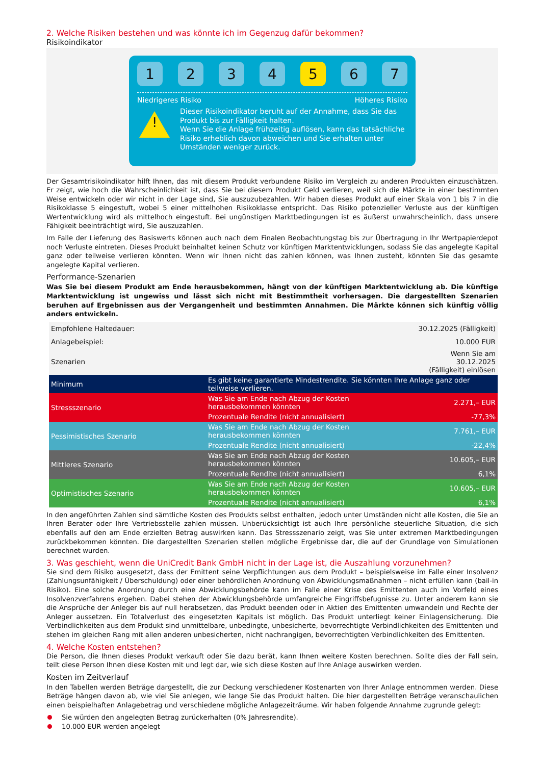2. Welche Risiken bestehen und was könnte ich im Gegenzug dafür bekommen?
Risikoindikator
1 2 3 4 5 6 7
Niedrigeres Risiko Höheres Risiko
!
Dieser Risikoindikator beruht auf der Annahme, dass Sie das Produkt bis zur Fälligkeit halten.
Wenn Sie die Anlage frühzeitig auflösen, kann das tatsächliche Risiko erheblich davon abweichen und Sie erhalten unter Umständen weniger zurück.
Der Gesamtrisikoindikator hilft Ihnen, das mit diesem Produkt verbundene Risiko im Vergleich zu anderen Produkten einzuschätzen. Er zeigt, wie hoch die Wahrscheinlichkeit ist, dass Sie bei diesem Produkt Geld verlieren, weil sich die Märkte in einer bestimmten Weise entwickeln oder wir nicht in der Lage sind, Sie auszuzubezahlen. Wir haben dieses Produkt auf einer Skala von 1 bis 7 in die Risikoklasse 5 eingestuft, wobei 5 einer mittelhohen Risikoklasse entspricht. Das Risiko potenzieller Verluste aus der künftigen Wertentwicklung wird als mittelhoch eingestuft. Bei ungünstigen Marktbedingungen ist es äußerst unwahrscheinlich, dass unsere Fähigkeit beeinträchtigt wird, Sie auszuzahlen.
Im Falle der Lieferung des Basiswerts können auch nach dem Finalen Beobachtungstag bis zur Übertragung in Ihr Wertpapierdepot noch Verluste eintreten. Dieses Produkt beinhaltet keinen Schutz vor künftigen Marktentwicklungen, sodass Sie das angelegte Kapital ganz oder teilweise verlieren könnten. Wenn wir Ihnen nicht das zahlen können, was Ihnen zusteht, könnten Sie das gesamte angelegte Kapital verlieren.
Performance-Szenarien
Was Sie bei diesem Produkt am Ende herausbekommen, hängt von der künftigen Marktentwicklung ab. Die künftige Marktentwicklung ist ungewiss und lässt sich nicht mit Bestimmtheit vorhersagen. Die dargestellten Szenarien beruhen auf Ergebnissen aus der Vergangenheit und bestimmten Annahmen. Die Märkte können sich künftig völlig anders entwickeln.
| Empfohlene Haltedauer: | | 30.12.2025 (Fälligkeit) |
| Anlagebeispiel: | | 10.000 EUR |
| Szenarien | | Wenn Sie am 30.12.2025 (Fälligkeit) einlösen |
| Minimum | Es gibt keine garantierte Mindestrendite. Sie könnten Ihre Anlage ganz oder teilweise verlieren. | |
| Stressszenario | Was Sie am Ende nach Abzug der Kosten herausbekommen könnten | 2.271,– EUR |
| | Prozentuale Rendite (nicht annualisiert) | -77,3% |
| Pessimistisches Szenario | Was Sie am Ende nach Abzug der Kosten herausbekommen könnten | 7.761,– EUR |
| | Prozentuale Rendite (nicht annualisiert) | -22,4% |
| Mittleres Szenario | Was Sie am Ende nach Abzug der Kosten herausbekommen könnten | 10.605,– EUR |
| | Prozentuale Rendite (nicht annualisiert) | 6,1% |
| Optimistisches Szenario | Was Sie am Ende nach Abzug der Kosten herausbekommen könnten | 10.605,– EUR |
| | Prozentuale Rendite (nicht annualisiert) | 6,1% |
In den angeführten Zahlen sind sämtliche Kosten des Produkts selbst enthalten, jedoch unter Umständen nicht alle Kosten, die Sie an Ihren Berater oder Ihre Vertriebsstelle zahlen müssen. Unberücksichtigt ist auch Ihre persönliche steuerliche Situation, die sich ebenfalls auf den am Ende erzielten Betrag auswirken kann. Das Stressszenario zeigt, was Sie unter extremen Marktbedingungen zurückbekommen könnten. Die dargestellten Szenarien stellen mögliche Ergebnisse dar, die auf der Grundlage von Simulationen berechnet wurden.
3. Was geschieht, wenn die UniCredit Bank GmbH nicht in der Lage ist, die Auszahlung vorzunehmen?
Sie sind dem Risiko ausgesetzt, dass der Emittent seine Verpflichtungen aus dem Produkt – beispielsweise im Falle einer Insolvenz (Zahlungsunfähigkeit / Überschuldung) oder einer behördlichen Anordnung von Abwicklungsmaßnahmen – nicht erfüllen kann (bail-in Risiko). Eine solche Anordnung durch eine Abwicklungsbehörde kann im Falle einer Krise des Emittenten auch im Vorfeld eines Insolvenzverfahrens ergehen. Dabei stehen der Abwicklungsbehörde umfangreiche Eingriffsbefugnisse zu. Unter anderem kann sie die Ansprüche der Anleger bis auf null herabsetzen, das Produkt beenden oder in Aktien des Emittenten umwandeln und Rechte der Anleger aussetzen. Ein Totalverlust des eingesetzten Kapitals ist möglich. Das Produkt unterliegt keiner Einlagensicherung. Die Verbindlichkeiten aus dem Produkt sind unmittelbare, unbedingte, unbesicherte, bevorrechtigte Verbindlichkeiten des Emittenten und stehen im gleichen Rang mit allen anderen unbesicherten, nicht nachrangigen, bevorrechtigten Verbindlichkeiten des Emittenten.
4. Welche Kosten entstehen?
Die Person, die Ihnen dieses Produkt verkauft oder Sie dazu berät, kann Ihnen weitere Kosten berechnen. Sollte dies der Fall sein, teilt diese Person Ihnen diese Kosten mit und legt dar, wie sich diese Kosten auf Ihre Anlage auswirken werden.
Kosten im Zeitverlauf
In den Tabellen werden Beträge dargestellt, die zur Deckung verschiedener Kostenarten von Ihrer Anlage entnommen werden. Diese Beträge hängen davon ab, wie viel Sie anlegen, wie lange Sie das Produkt halten. Die hier dargestellten Beträge veranschaulichen einen beispielhaften Anlagebetrag und verschiedene mögliche Anlagezeiträume. Wir haben folgende Annahme zugrunde gelegt:
Sie würden den angelegten Betrag zurückerhalten (0% Jahresrendite).
10.000 EUR werden angelegt